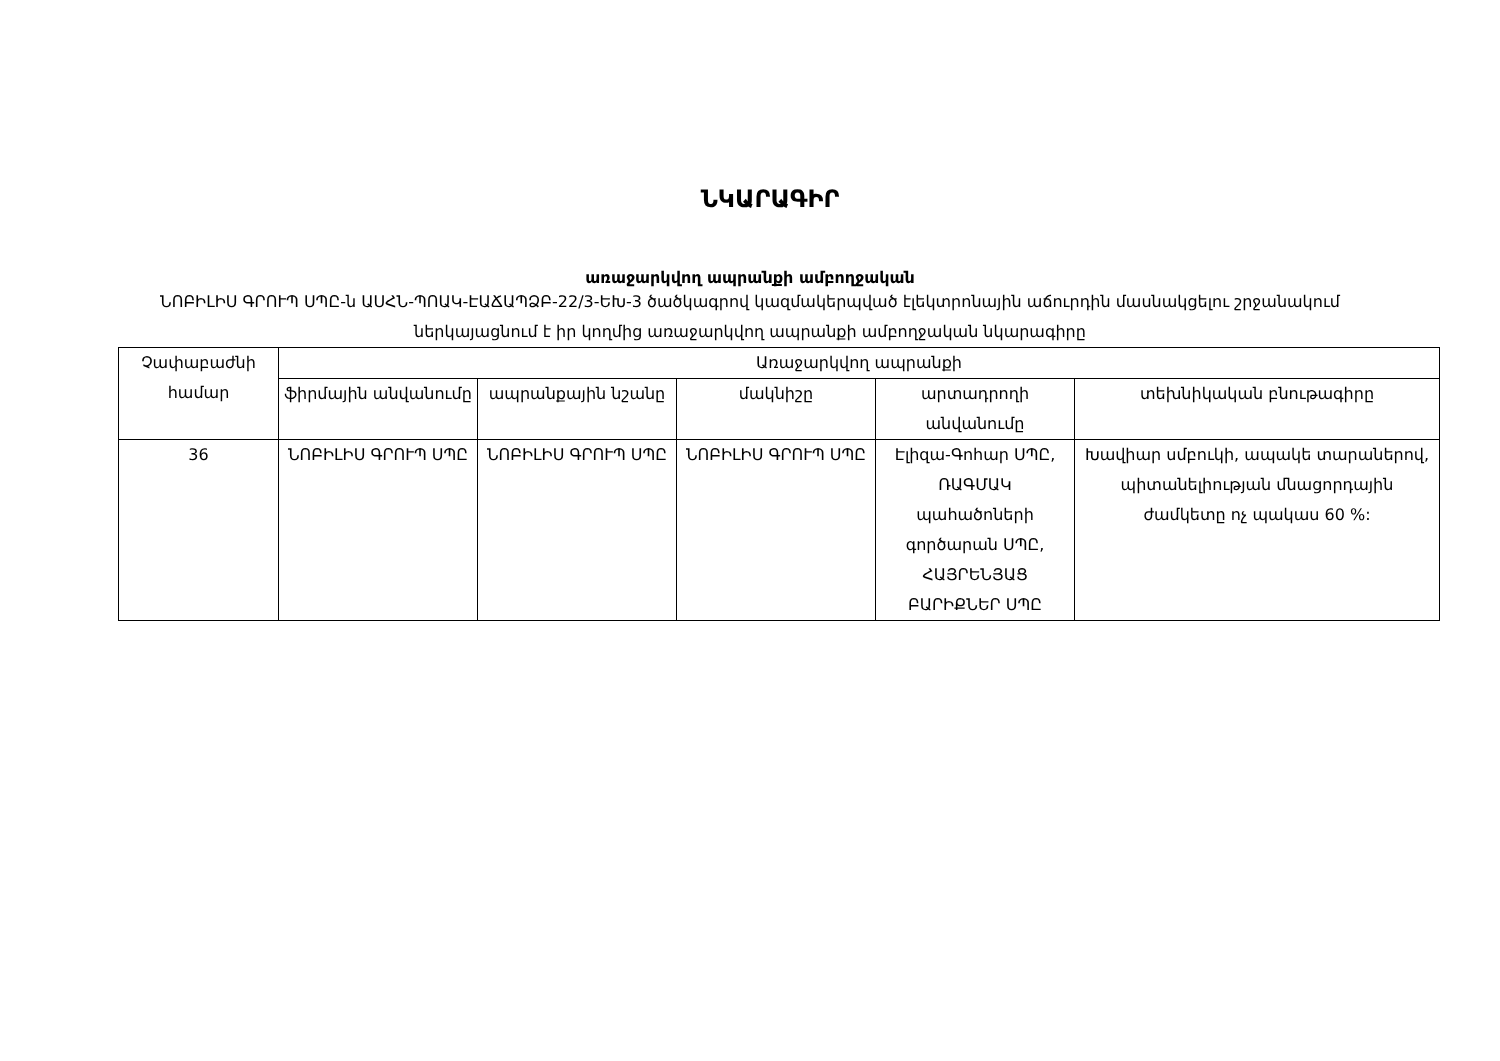ՆԿԱՐԱԳԻՐ
առաջարկվող ապրանքի ամբողջական
ՆՈԲԻԼԻՍ ԳՐՈՒՊ ՍՊԸ-ն ԱՍՀՆ-ՊՈԱԿ-ԷԱՃԱՊՁԲ-22/3-ԵԽ-3 ծածկագրով կազմակերպված էլեկտրոնային աճուրդին մասնակցելու շրջանակում ներկայացնում է իր կողմից առաջարկվող ապրանքի ամբողջական նկարագիրը
| Չափաբաժնի համար | Առաջարկվող ապրանքի | | | | |
| --- | --- | --- | --- | --- | --- |
| | ֆիրմային անվանումը | ապրանքային նշանը | մակնիշը | արտադրողի անվանումը | տեխնիկական բնութագիրը |
| 36 | ՆՈԲԻԼԻՍ ԳՐՈՒՊ ՍՊԸ | ՆՈԲԻԼԻՍ ԳՐՈՒՊ ՍՊԸ | ՆՈԲԻԼԻՍ ԳՐՈՒՊ ՍՊԸ | Էլիզա-Գոհար ՍՊԸ, ՌԱԳՄԱԿ պահածոների գործարան ՍՊԸ, ՀԱՅՐԵՆՅԱՑ ԲԱՐԻՔՆԵՐ ՍՊԸ | Խավիար սմբուկի, ապակե տարաներով, պիտանելիության մնացորդային ժամկետը ոչ պակաս 60 %: |